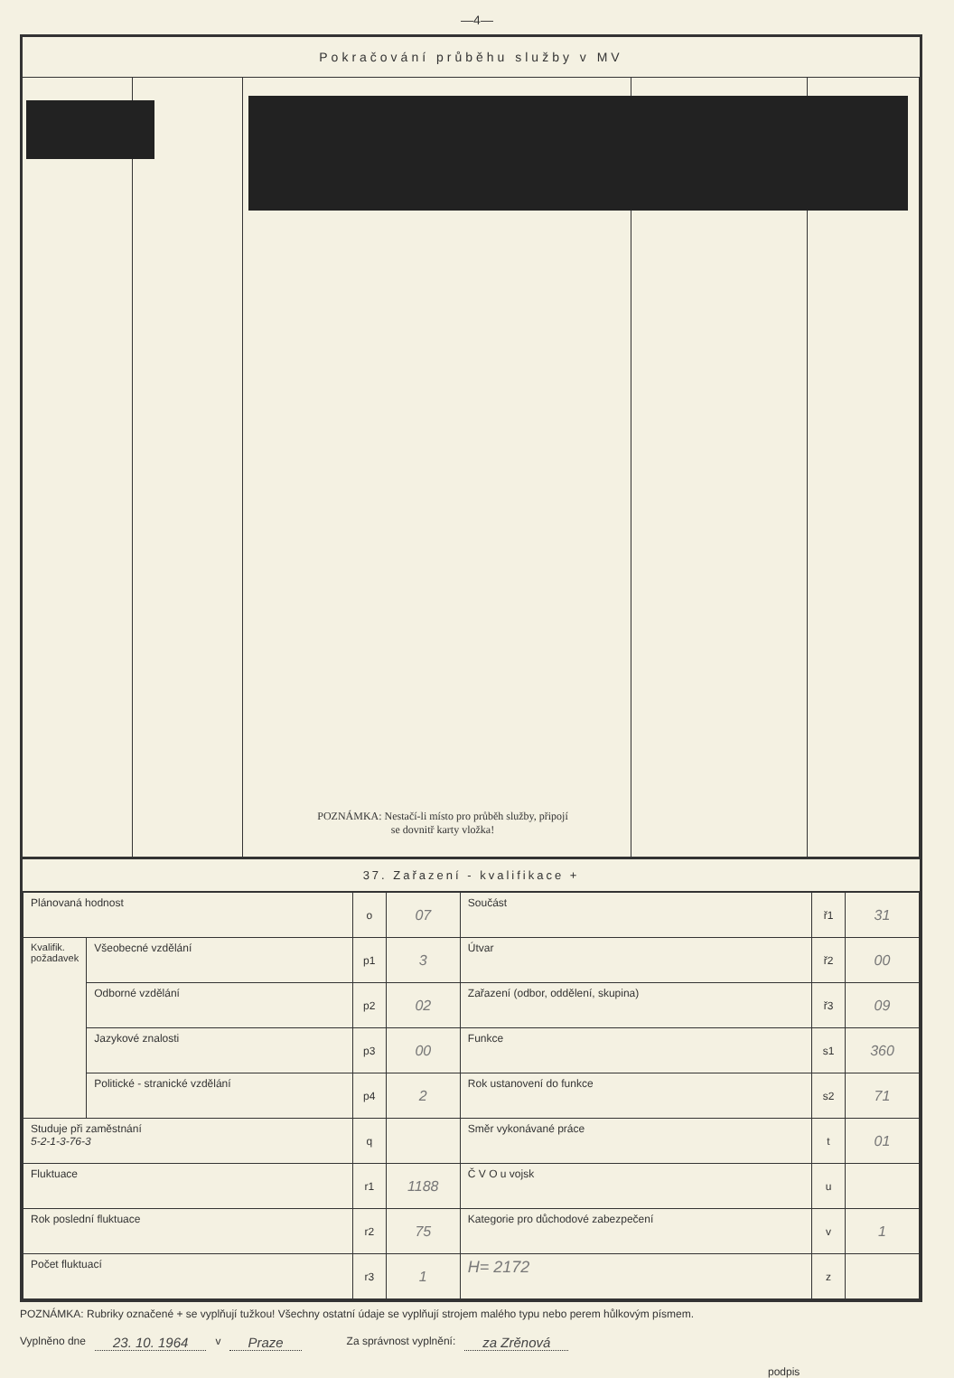—4—
Pokračování průběhu služby v MV
POZNÁMKA: Nestačí-li místo pro průběh služby, připojí se dovnitř karty vložka!
37. Zařazení - kvalifikace +
| Plánovaná hodnost | | o | 07 | Součást | ř1 | 31 |
| Kvalifik. požadavek | Všeobecné vzdělání | p1 | 3 | Útvar | ř2 | 00 |
| | Odborné vzdělání | p2 | 02 | Zařazení (odbor, oddělení, skupina) | ř3 | 09 |
| | Jazykové znalosti | p3 | 00 | Funkce | s1 | 360 |
| | Politické - stranické vzdělání | p4 | 2 | Rok ustanovení do funkce | s2 | 71 |
| Studuje při zaměstnání 5-2-1-3-76-3 | | q | | Směr vykonávané práce | t | 01 |
| Fluktuace | | r1 | 1188 | Č V O u vojsk | u | |
| Rok poslední fluktuace | | r2 | 75 | Kategorie pro důchodové zabezpečení | v | 1 |
| Počet fluktuací | | r3 | 1 | H= 2172 | z | |
POZNÁMKA: Rubriky označené + se vyplňují tužkou! Všechny ostatní údaje se vyplňují strojem malého typu nebo perem hůlkovým písmem.
Vyplněno dne 23. 10. 1964 v Praze Za správnost vyplnění: za Zrěnová
podpis